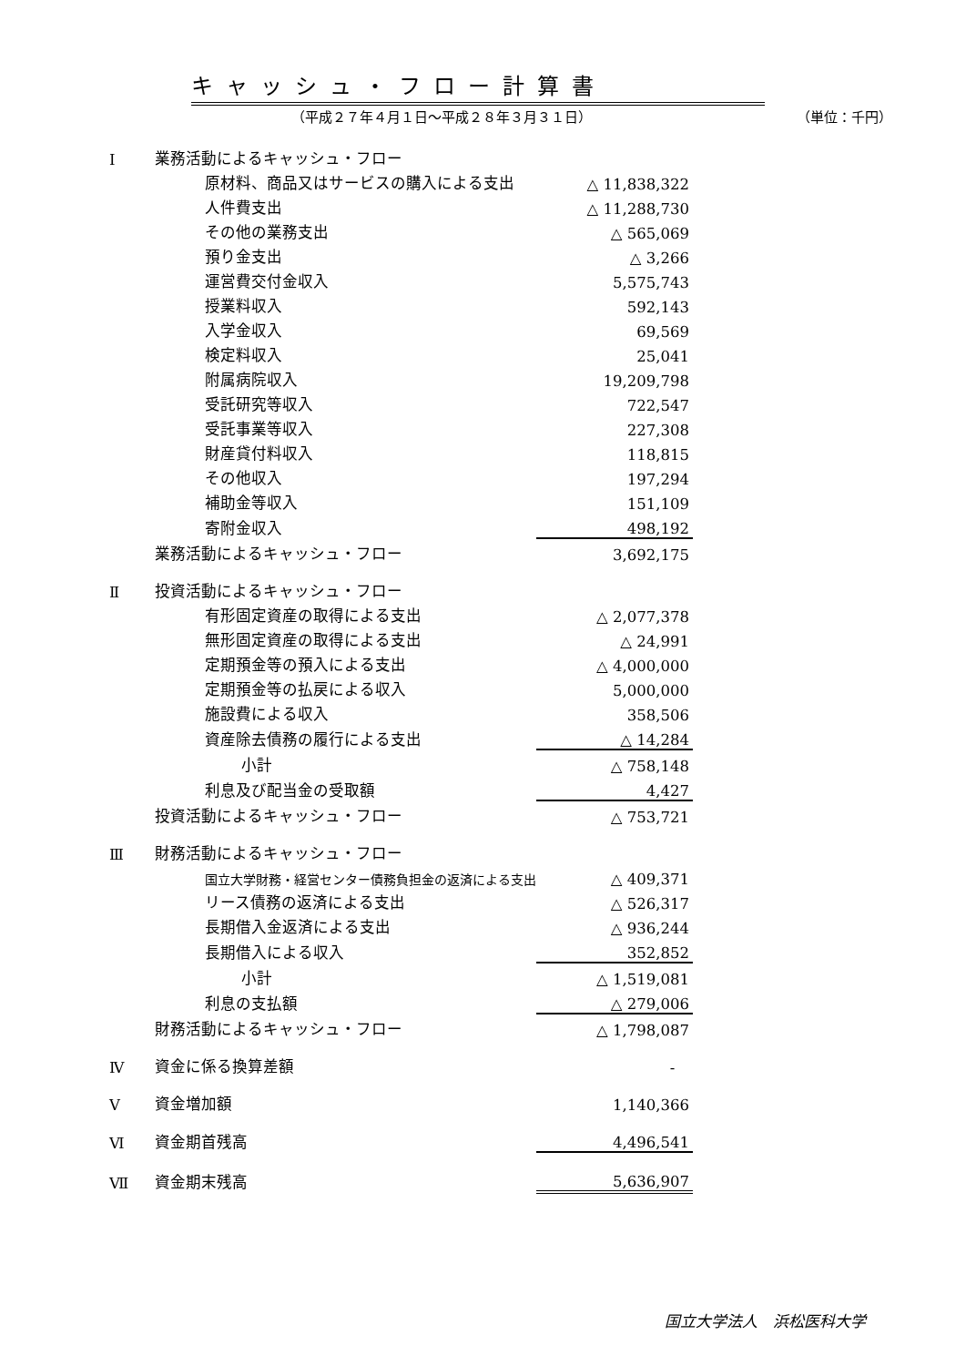キャッシュ・フロー計算書
（平成２７年４月１日～平成２８年３月３１日） （単位：千円）
| Ⅰ | 業務活動によるキャッシュ・フロー | |
| | 原材料、商品又はサービスの購入による支出 | △ 11,838,322 |
| | 人件費支出 | △ 11,288,730 |
| | その他の業務支出 | △ 565,069 |
| | 預り金支出 | △ 3,266 |
| | 運営費交付金収入 | 5,575,743 |
| | 授業料収入 | 592,143 |
| | 入学金収入 | 69,569 |
| | 検定料収入 | 25,041 |
| | 附属病院収入 | 19,209,798 |
| | 受託研究等収入 | 722,547 |
| | 受託事業等収入 | 227,308 |
| | 財産貸付料収入 | 118,815 |
| | その他収入 | 197,294 |
| | 補助金等収入 | 151,109 |
| | 寄附金収入 | 498,192 |
| | 業務活動によるキャッシュ・フロー | 3,692,175 |
| Ⅱ | 投資活動によるキャッシュ・フロー | |
| | 有形固定資産の取得による支出 | △ 2,077,378 |
| | 無形固定資産の取得による支出 | △ 24,991 |
| | 定期預金等の預入による支出 | △ 4,000,000 |
| | 定期預金等の払戻による収入 | 5,000,000 |
| | 施設費による収入 | 358,506 |
| | 資産除去債務の履行による支出 | △ 14,284 |
| | 小計 | △ 758,148 |
| | 利息及び配当金の受取額 | 4,427 |
| | 投資活動によるキャッシュ・フロー | △ 753,721 |
| Ⅲ | 財務活動によるキャッシュ・フロー | |
| | 国立大学財務・経営センター債務負担金の返済による支出 | △ 409,371 |
| | リース債務の返済による支出 | △ 526,317 |
| | 長期借入金返済による支出 | △ 936,244 |
| | 長期借入による収入 | 352,852 |
| | 小計 | △ 1,519,081 |
| | 利息の支払額 | △ 279,006 |
| | 財務活動によるキャッシュ・フロー | △ 1,798,087 |
| Ⅳ | 資金に係る換算差額 | - |
| Ⅴ | 資金増加額 | 1,140,366 |
| Ⅵ | 資金期首残高 | 4,496,541 |
| Ⅶ | 資金期末残高 | 5,636,907 |
国立大学法人　浜松医科大学